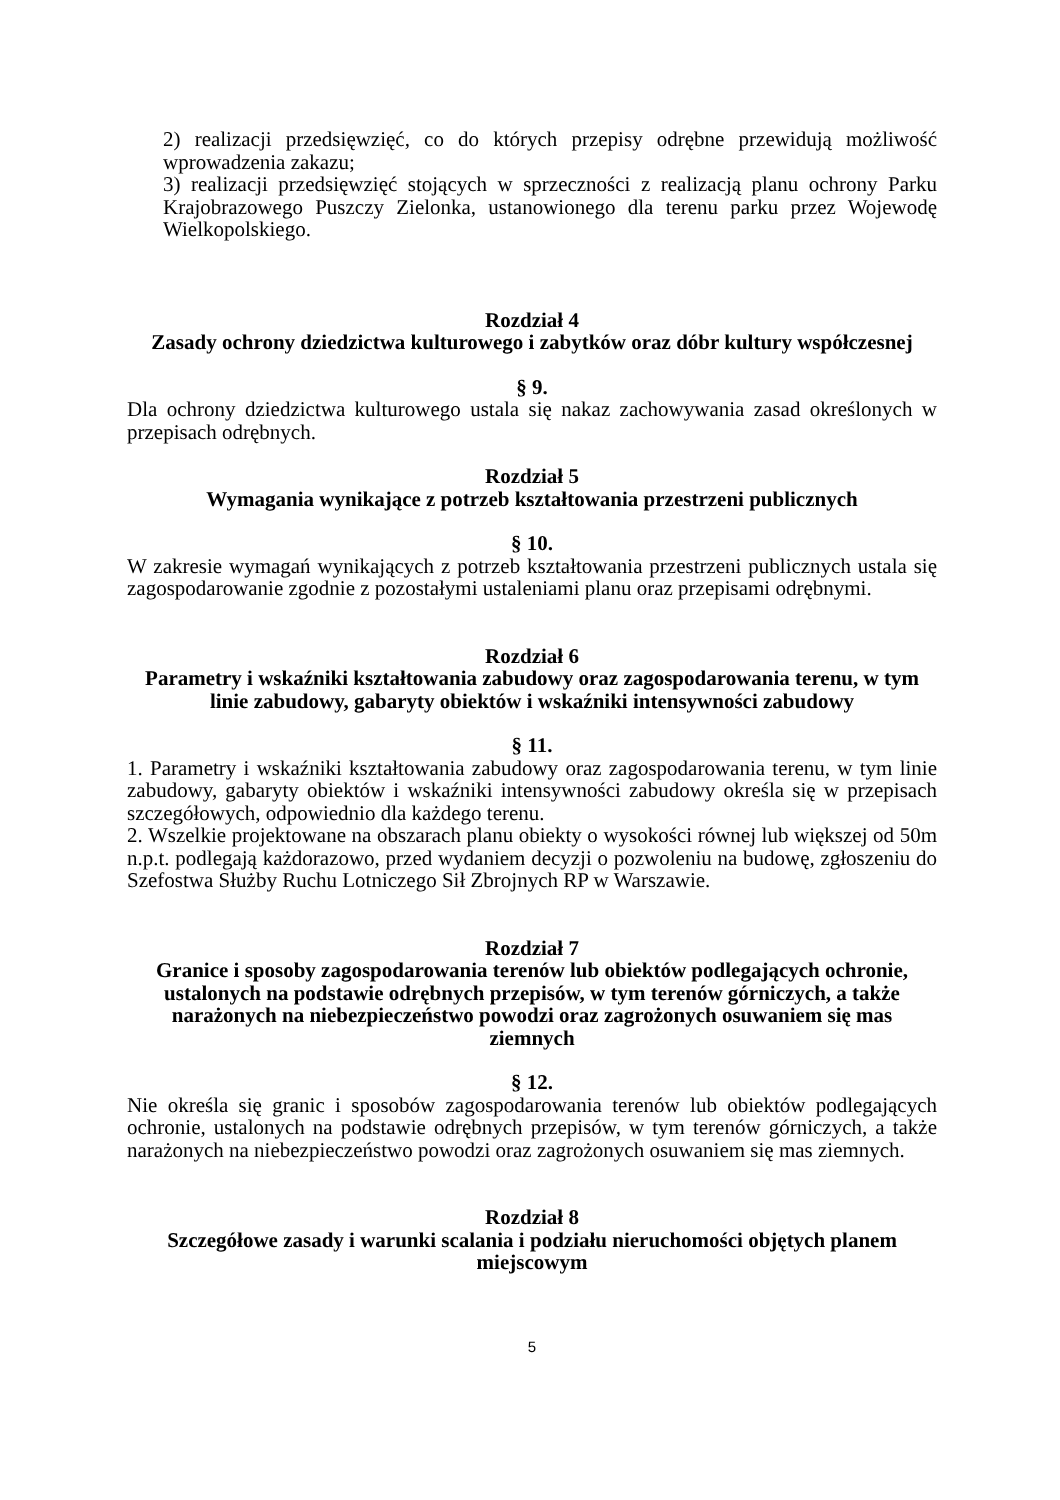2) realizacji przedsięwzięć, co do których przepisy odrębne przewidują możliwość wprowadzenia zakazu;
3) realizacji przedsięwzięć stojących w sprzeczności z realizacją planu ochrony Parku Krajobrazowego Puszczy Zielonka, ustanowionego dla terenu parku przez Wojewodę Wielkopolskiego.
Rozdział 4
Zasady ochrony dziedzictwa kulturowego i zabytków oraz dóbr kultury współczesnej
§ 9.
Dla ochrony dziedzictwa kulturowego ustala się nakaz zachowywania zasad określonych w przepisach odrębnych.
Rozdział 5
Wymagania wynikające z potrzeb kształtowania przestrzeni publicznych
§ 10.
W zakresie wymagań wynikających z potrzeb kształtowania przestrzeni publicznych ustala się zagospodarowanie zgodnie z pozostałymi ustaleniami planu oraz przepisami odrębnymi.
Rozdział 6
Parametry i wskaźniki kształtowania zabudowy oraz zagospodarowania terenu, w tym linie zabudowy, gabaryty obiektów i wskaźniki intensywności zabudowy
§ 11.
1. Parametry i wskaźniki kształtowania zabudowy oraz zagospodarowania terenu, w tym linie zabudowy, gabaryty obiektów i wskaźniki intensywności zabudowy określa się w przepisach szczegółowych, odpowiednio dla każdego terenu.
2. Wszelkie projektowane na obszarach planu obiekty o wysokości równej lub większej od 50m n.p.t. podlegają każdorazowo, przed wydaniem decyzji o pozwoleniu na budowę, zgłoszeniu do Szefostwa Służby Ruchu Lotniczego Sił Zbrojnych RP w Warszawie.
Rozdział 7
Granice i sposoby zagospodarowania terenów lub obiektów podlegających ochronie, ustalonych na podstawie odrębnych przepisów, w tym terenów górniczych, a także narażonych na niebezpieczeństwo powodzi oraz zagrożonych osuwaniem się mas ziemnych
§ 12.
Nie określa się granic i sposobów zagospodarowania terenów lub obiektów podlegających ochronie, ustalonych na podstawie odrębnych przepisów, w tym terenów górniczych, a także narażonych na niebezpieczeństwo powodzi oraz zagrożonych osuwaniem się mas ziemnych.
Rozdział 8
Szczegółowe zasady i warunki scalania i podziału nieruchomości objętych planem miejscowym
5